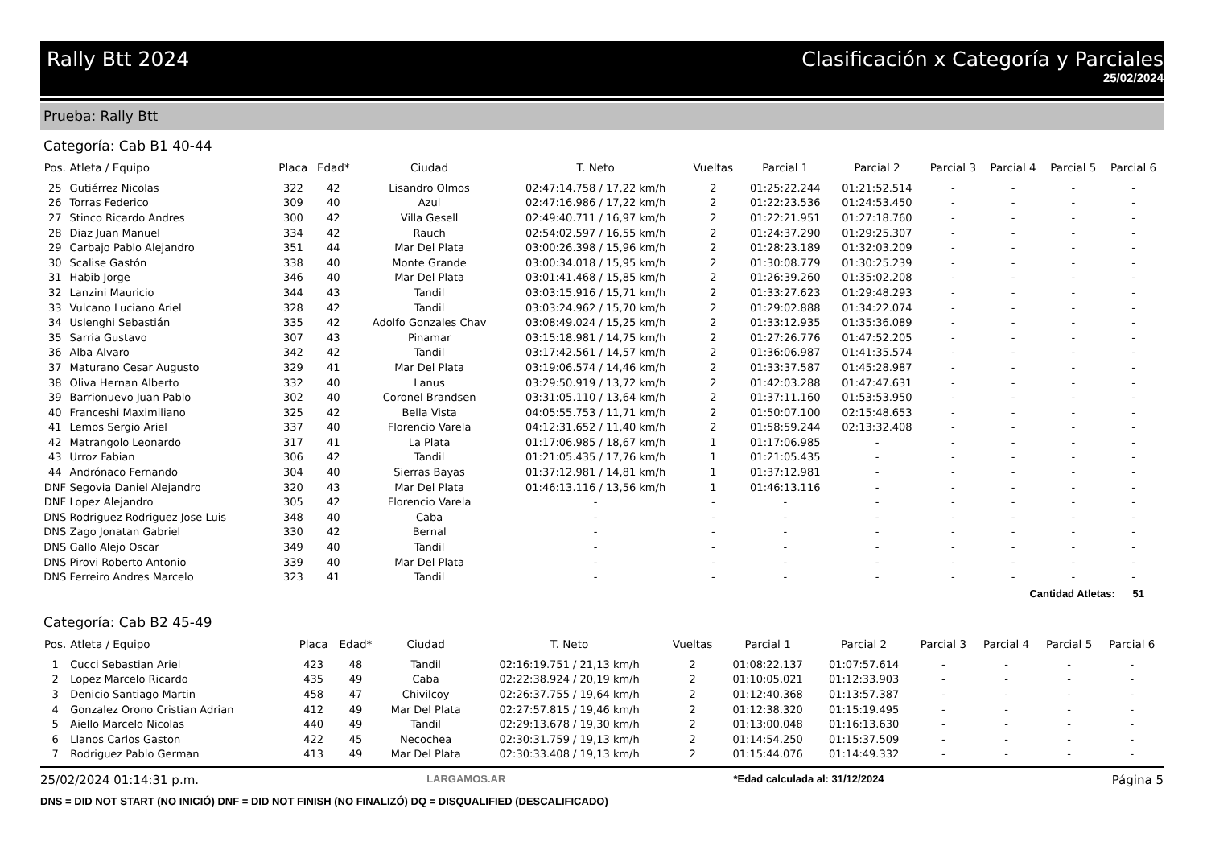Rally Btt 2024 Clasificación x Categoría y Parciales
25/02/2024
Prueba: Rally Btt
Categoría: Cab B1 40-44
| Pos. | Atleta / Equipo | Placa | Edad* | Ciudad | T. Neto | Vueltas | Parcial 1 | Parcial 2 | Parcial 3 | Parcial 4 | Parcial 5 | Parcial 6 |
| --- | --- | --- | --- | --- | --- | --- | --- | --- | --- | --- | --- | --- |
| 25 | Gutiérrez Nicolas | 322 | 42 | Lisandro Olmos | 02:47:14.758 / 17,22 km/h | 2 | 01:25:22.244 | 01:21:52.514 | - | - | - | - |
| 26 | Torras Federico | 309 | 40 | Azul | 02:47:16.986 / 17,22 km/h | 2 | 01:22:23.536 | 01:24:53.450 | - | - | - | - |
| 27 | Stinco Ricardo Andres | 300 | 42 | Villa Gesell | 02:49:40.711 / 16,97 km/h | 2 | 01:22:21.951 | 01:27:18.760 | - | - | - | - |
| 28 | Diaz Juan Manuel | 334 | 42 | Rauch | 02:54:02.597 / 16,55 km/h | 2 | 01:24:37.290 | 01:29:25.307 | - | - | - | - |
| 29 | Carbajo Pablo Alejandro | 351 | 44 | Mar Del Plata | 03:00:26.398 / 15,96 km/h | 2 | 01:28:23.189 | 01:32:03.209 | - | - | - | - |
| 30 | Scalise Gastón | 338 | 40 | Monte Grande | 03:00:34.018 / 15,95 km/h | 2 | 01:30:08.779 | 01:30:25.239 | - | - | - | - |
| 31 | Habib Jorge | 346 | 40 | Mar Del Plata | 03:01:41.468 / 15,85 km/h | 2 | 01:26:39.260 | 01:35:02.208 | - | - | - | - |
| 32 | Lanzini Mauricio | 344 | 43 | Tandil | 03:03:15.916 / 15,71 km/h | 2 | 01:33:27.623 | 01:29:48.293 | - | - | - | - |
| 33 | Vulcano Luciano Ariel | 328 | 42 | Tandil | 03:03:24.962 / 15,70 km/h | 2 | 01:29:02.888 | 01:34:22.074 | - | - | - | - |
| 34 | Uslenghi Sebastián | 335 | 42 | Adolfo Gonzales Chav | 03:08:49.024 / 15,25 km/h | 2 | 01:33:12.935 | 01:35:36.089 | - | - | - | - |
| 35 | Sarria Gustavo | 307 | 43 | Pinamar | 03:15:18.981 / 14,75 km/h | 2 | 01:27:26.776 | 01:47:52.205 | - | - | - | - |
| 36 | Alba Alvaro | 342 | 42 | Tandil | 03:17:42.561 / 14,57 km/h | 2 | 01:36:06.987 | 01:41:35.574 | - | - | - | - |
| 37 | Maturano Cesar Augusto | 329 | 41 | Mar Del Plata | 03:19:06.574 / 14,46 km/h | 2 | 01:33:37.587 | 01:45:28.987 | - | - | - | - |
| 38 | Oliva Hernan Alberto | 332 | 40 | Lanus | 03:29:50.919 / 13,72 km/h | 2 | 01:42:03.288 | 01:47:47.631 | - | - | - | - |
| 39 | Barrionuevo Juan Pablo | 302 | 40 | Coronel Brandsen | 03:31:05.110 / 13,64 km/h | 2 | 01:37:11.160 | 01:53:53.950 | - | - | - | - |
| 40 | Franceshi Maximiliano | 325 | 42 | Bella Vista | 04:05:55.753 / 11,71 km/h | 2 | 01:50:07.100 | 02:15:48.653 | - | - | - | - |
| 41 | Lemos Sergio Ariel | 337 | 40 | Florencio Varela | 04:12:31.652 / 11,40 km/h | 2 | 01:58:59.244 | 02:13:32.408 | - | - | - | - |
| 42 | Matrangolo Leonardo | 317 | 41 | La Plata | 01:17:06.985 / 18,67 km/h | 1 | 01:17:06.985 | - | - | - | - | - |
| 43 | Urroz Fabian | 306 | 42 | Tandil | 01:21:05.435 / 17,76 km/h | 1 | 01:21:05.435 | - | - | - | - | - |
| 44 | Andrónaco Fernando | 304 | 40 | Sierras Bayas | 01:37:12.981 / 14,81 km/h | 1 | 01:37:12.981 | - | - | - | - | - |
| DNF | Segovia Daniel Alejandro | 320 | 43 | Mar Del Plata | 01:46:13.116 / 13,56 km/h | 1 | 01:46:13.116 | - | - | - | - | - |
| DNF | Lopez Alejandro | 305 | 42 | Florencio Varela | - | - | - | - | - | - | - | - |
| DNS | Rodriguez Rodriguez Jose Luis | 348 | 40 | Caba | - | - | - | - | - | - | - | - |
| DNS | Zago Jonatan Gabriel | 330 | 42 | Bernal | - | - | - | - | - | - | - | - |
| DNS | Gallo Alejo Oscar | 349 | 40 | Tandil | - | - | - | - | - | - | - | - |
| DNS | Pirovi Roberto Antonio | 339 | 40 | Mar Del Plata | - | - | - | - | - | - | - | - |
| DNS | Ferreiro Andres Marcelo | 323 | 41 | Tandil | - | - | - | - | - | - | - | - |
Cantidad Atletas: 51
Categoría: Cab B2 45-49
| Pos. | Atleta / Equipo | Placa | Edad* | Ciudad | T. Neto | Vueltas | Parcial 1 | Parcial 2 | Parcial 3 | Parcial 4 | Parcial 5 | Parcial 6 |
| --- | --- | --- | --- | --- | --- | --- | --- | --- | --- | --- | --- | --- |
| 1 | Cucci Sebastian Ariel | 423 | 48 | Tandil | 02:16:19.751 / 21,13 km/h | 2 | 01:08:22.137 | 01:07:57.614 | - | - | - | - |
| 2 | Lopez Marcelo Ricardo | 435 | 49 | Caba | 02:22:38.924 / 20,19 km/h | 2 | 01:10:05.021 | 01:12:33.903 | - | - | - | - |
| 3 | Denicio Santiago Martin | 458 | 47 | Chivilcoy | 02:26:37.755 / 19,64 km/h | 2 | 01:12:40.368 | 01:13:57.387 | - | - | - | - |
| 4 | Gonzalez Orono Cristian Adrian | 412 | 49 | Mar Del Plata | 02:27:57.815 / 19,46 km/h | 2 | 01:12:38.320 | 01:15:19.495 | - | - | - | - |
| 5 | Aiello Marcelo Nicolas | 440 | 49 | Tandil | 02:29:13.678 / 19,30 km/h | 2 | 01:13:00.048 | 01:16:13.630 | - | - | - | - |
| 6 | Llanos Carlos Gaston | 422 | 45 | Necochea | 02:30:31.759 / 19,13 km/h | 2 | 01:14:54.250 | 01:15:37.509 | - | - | - | - |
| 7 | Rodriguez Pablo German | 413 | 49 | Mar Del Plata | 02:30:33.408 / 19,13 km/h | 2 | 01:15:44.076 | 01:14:49.332 | - | - | - | - |
25/02/2024 01:14:31 p.m. LARGAMOS.AR *Edad calculada al: 31/12/2024 Página 5
DNS = DID NOT START (NO INICIÓ) DNF = DID NOT FINISH (NO FINALIZÓ) DQ = DISQUALIFIED (DESCALIFICADO)